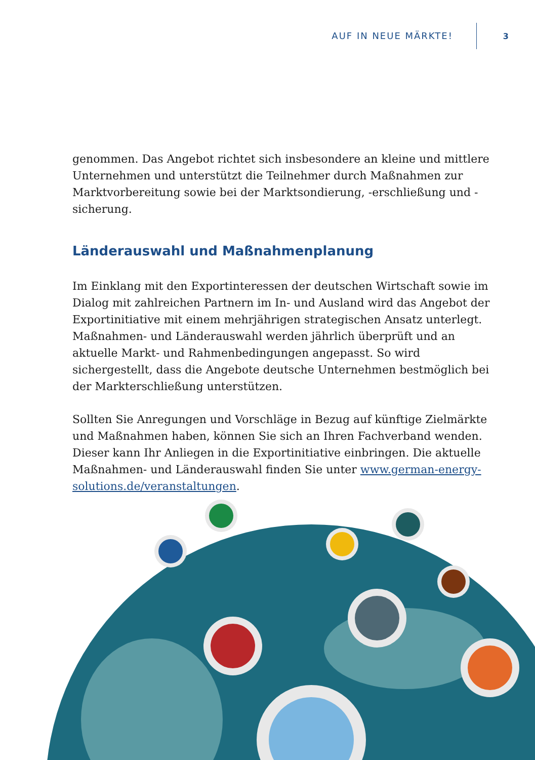AUF IN NEUE MÄRKTE! 3
genommen. Das Angebot richtet sich insbesondere an kleine und mittlere Unternehmen und unterstützt die Teilnehmer durch Maßnahmen zur Markt­vorbereitung sowie bei der Marktsondierung, -erschließung und -sicherung.
Länderauswahl und Maßnahmenplanung
Im Einklang mit den Exportinteressen der deutschen Wirtschaft sowie im Dialog mit zahlreichen Partnern im In- und Ausland wird das Angebot der Exportinitia­tive mit einem mehrjährigen strategischen Ansatz unterlegt. Maßnahmen- und Länderauswahl werden jährlich überprüft und an aktuelle Markt- und Rahmen­bedingungen angepasst. So wird sichergestellt, dass die Angebote deutsche Unternehmen bestmöglich bei der Markterschließung unterstützen.
Sollten Sie Anregungen und Vorschläge in Bezug auf künftige Zielmärkte und Maß­nahmen haben, können Sie sich an Ihren Fachverband wenden. Dieser kann Ihr Anliegen in die Exportinitiative einbringen. Die aktuelle Maßnahmen- und Län­derauswahl finden Sie unter www.german-energy-solutions.de/veranstaltungen.